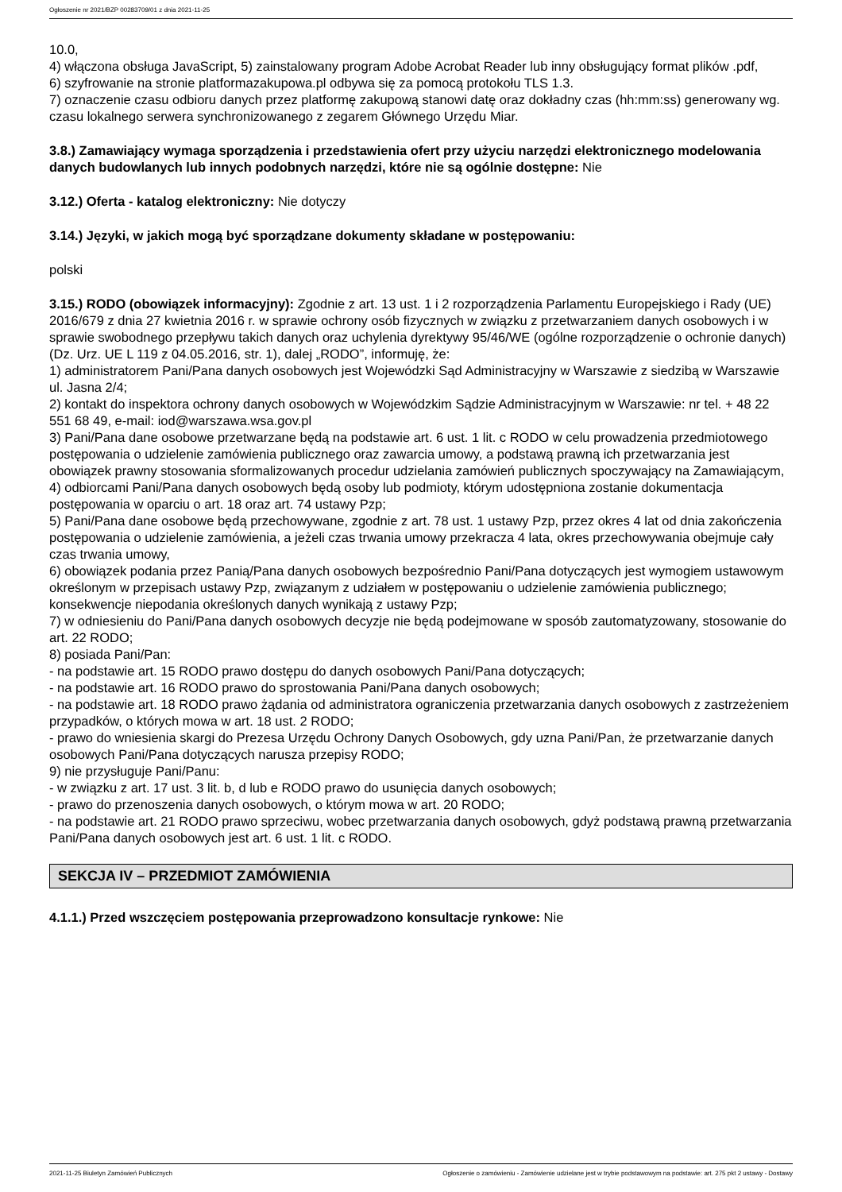Ogłoszenie nr 2021/BZP 00283709/01 z dnia 2021-11-25
10.0,
4) włączona obsługa JavaScript, 5) zainstalowany program Adobe Acrobat Reader lub inny obsługujący format plików .pdf,
6) szyfrowanie na stronie platformazakupowa.pl odbywa się za pomocą protokołu TLS 1.3.
7) oznaczenie czasu odbioru danych przez platformę zakupową stanowi datę oraz dokładny czas (hh:mm:ss) generowany wg. czasu lokalnego serwera synchronizowanego z zegarem Głównego Urzędu Miar.
3.8.) Zamawiający wymaga sporządzenia i przedstawienia ofert przy użyciu narzędzi elektronicznego modelowania danych budowlanych lub innych podobnych narzędzi, które nie są ogólnie dostępne: Nie
3.12.) Oferta - katalog elektroniczny: Nie dotyczy
3.14.) Języki, w jakich mogą być sporządzane dokumenty składane w postępowaniu:
polski
3.15.) RODO (obowiązek informacyjny): Zgodnie z art. 13 ust. 1 i 2 rozporządzenia Parlamentu Europejskiego i Rady (UE) 2016/679 z dnia 27 kwietnia 2016 r. w sprawie ochrony osób fizycznych w związku z przetwarzaniem danych osobowych i w sprawie swobodnego przepływu takich danych oraz uchylenia dyrektywy 95/46/WE (ogólne rozporządzenie o ochronie danych) (Dz. Urz. UE L 119 z 04.05.2016, str. 1), dalej „RODO”, informuję, że:
1) administratorem Pani/Pana danych osobowych jest Wojewódzki Sąd Administracyjny w Warszawie z siedzibą w Warszawie ul. Jasna 2/4;
2) kontakt do inspektora ochrony danych osobowych w Wojewódzkim Sądzie Administracyjnym w Warszawie: nr tel. + 48 22 551 68 49, e-mail: iod@warszawa.wsa.gov.pl
3) Pani/Pana dane osobowe przetwarzane będą na podstawie art. 6 ust. 1 lit. c RODO w celu prowadzenia przedmiotowego postępowania o udzielenie zamówienia publicznego oraz zawarcia umowy, a podstawą prawną ich przetwarzania jest obowiązek prawny stosowania sformalizowanych procedur udzielania zamówień publicznych spoczywający na Zamawiającym,
4) odbiorcami Pani/Pana danych osobowych będą osoby lub podmioty, którym udostępniona zostanie dokumentacja postępowania w oparciu o art. 18 oraz art. 74 ustawy Pzp;
5) Pani/Pana dane osobowe będą przechowywane, zgodnie z art. 78 ust. 1 ustawy Pzp, przez okres 4 lat od dnia zakończenia postępowania o udzielenie zamówienia, a jeżeli czas trwania umowy przekracza 4 lata, okres przechowywania obejmuje cały czas trwania umowy,
6) obowiązek podania przez Panią/Pana danych osobowych bezpośrednio Pani/Pana dotyczących jest wymogiem ustawowym określonym w przepisach ustawy Pzp, związanym z udziałem w postępowaniu o udzielenie zamówienia publicznego; konsekwencje niepodania określonych danych wynikają z ustawy Pzp;
7) w odniesieniu do Pani/Pana danych osobowych decyzje nie będą podejmowane w sposób zautomatyzowany, stosowanie do art. 22 RODO;
8) posiada Pani/Pan:
- na podstawie art. 15 RODO prawo dostępu do danych osobowych Pani/Pana dotyczących;
- na podstawie art. 16 RODO prawo do sprostowania Pani/Pana danych osobowych;
- na podstawie art. 18 RODO prawo żądania od administratora ograniczenia przetwarzania danych osobowych z zastrzeżeniem przypadków, o których mowa w art. 18 ust. 2 RODO;
- prawo do wniesienia skargi do Prezesa Urzędu Ochrony Danych Osobowych, gdy uzna Pani/Pan, że przetwarzanie danych osobowych Pani/Pana dotyczących narusza przepisy RODO;
9) nie przysługuje Pani/Panu:
- w związku z art. 17 ust. 3 lit. b, d lub e RODO prawo do usunięcia danych osobowych;
- prawo do przenoszenia danych osobowych, o którym mowa w art. 20 RODO;
- na podstawie art. 21 RODO prawo sprzeciwu, wobec przetwarzania danych osobowych, gdyż podstawą prawną przetwarzania Pani/Pana danych osobowych jest art. 6 ust. 1 lit. c RODO.
SEKCJA IV – PRZEDMIOT ZAMÓWIENIA
4.1.1.) Przed wszczęciem postępowania przeprowadzono konsultacje rynkowe: Nie
2021-11-25 Biuletyn Zamówień Publicznych Ogłoszenie o zamówieniu - Zamówienie udzielane jest w trybie podstawowym na podstawie: art. 275 pkt 2 ustawy - Dostawy